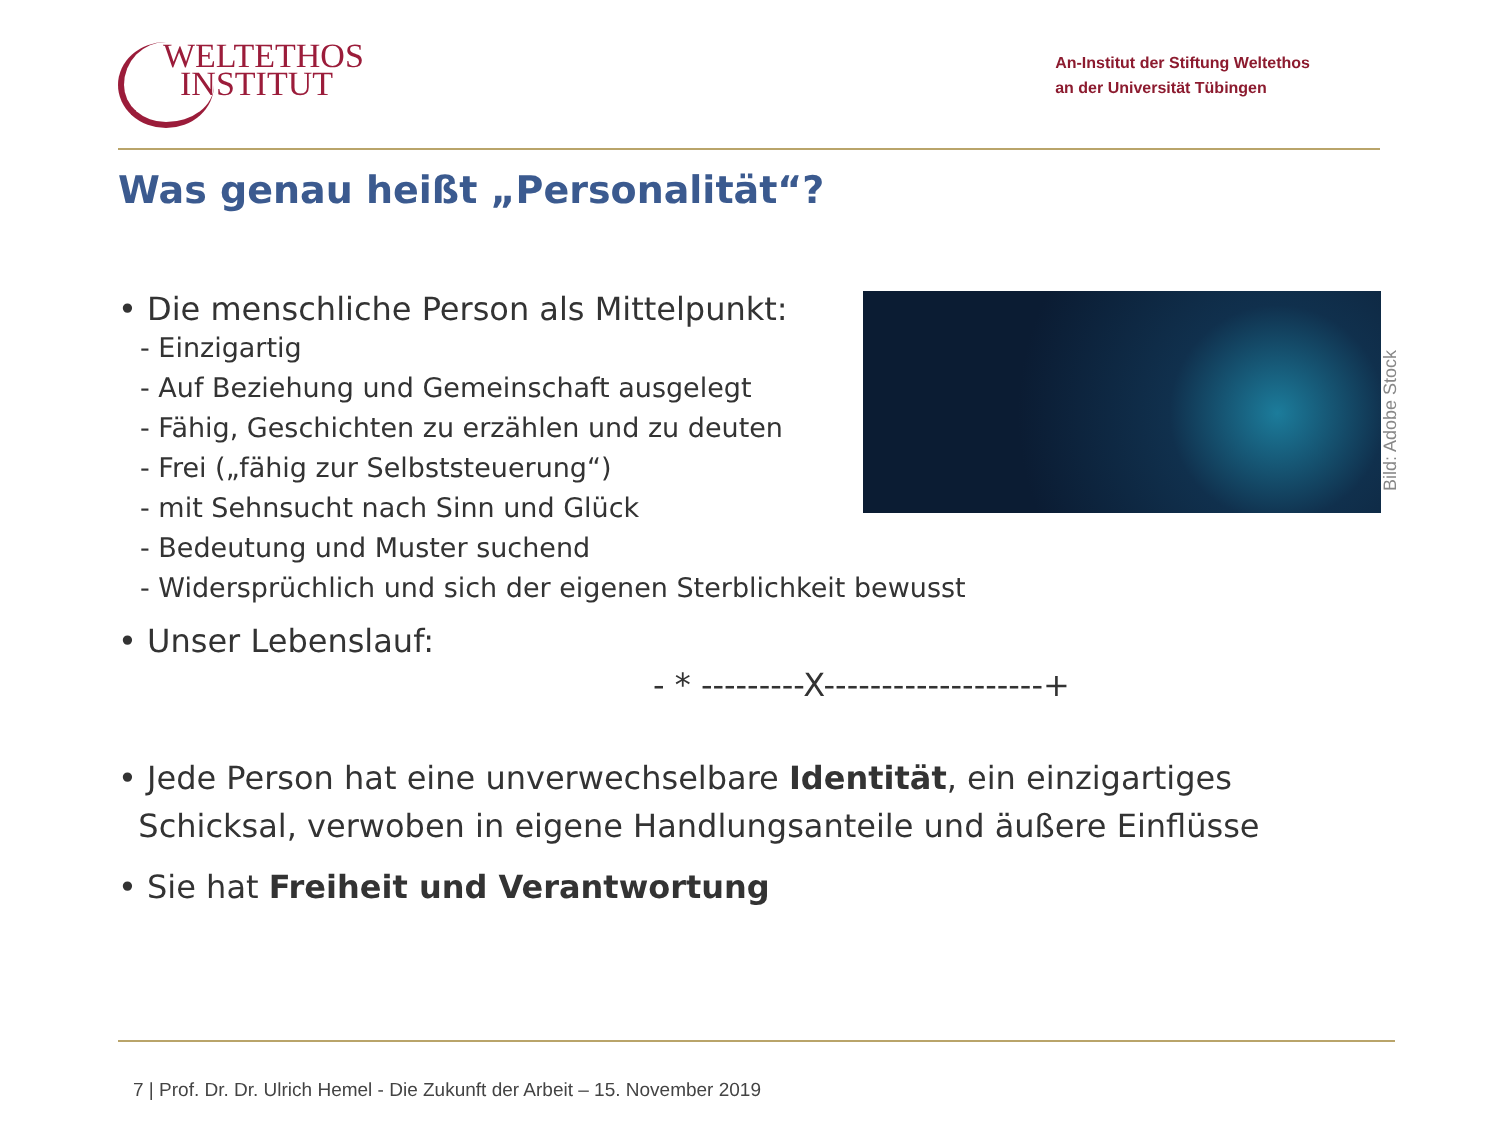WELTETHOS
INSTITUT
An-Institut der Stiftung Weltethos
an der Universität Tübingen
Was genau heißt „Personalität“?
Bild: Adobe Stock
• Die menschliche Person als Mittelpunkt:
- Einzigartig
- Auf Beziehung und Gemeinschaft ausgelegt
- Fähig, Geschichten zu erzählen und zu deuten
- Frei („fähig zur Selbststeuerung“)
- mit Sehnsucht nach Sinn und Glück
- Bedeutung und Muster suchend
- Widersprüchlich und sich der eigenen Sterblichkeit bewusst
• Unser Lebenslauf:
- * ---------X-------------------+
• Jede Person hat eine unverwechselbare Identität, ein einzigartiges
Schicksal, verwoben in eigene Handlungsanteile und äußere Einflüsse
• Sie hat Freiheit und Verantwortung
7 | Prof. Dr. Dr. Ulrich Hemel - Die Zukunft der Arbeit – 15. November 2019